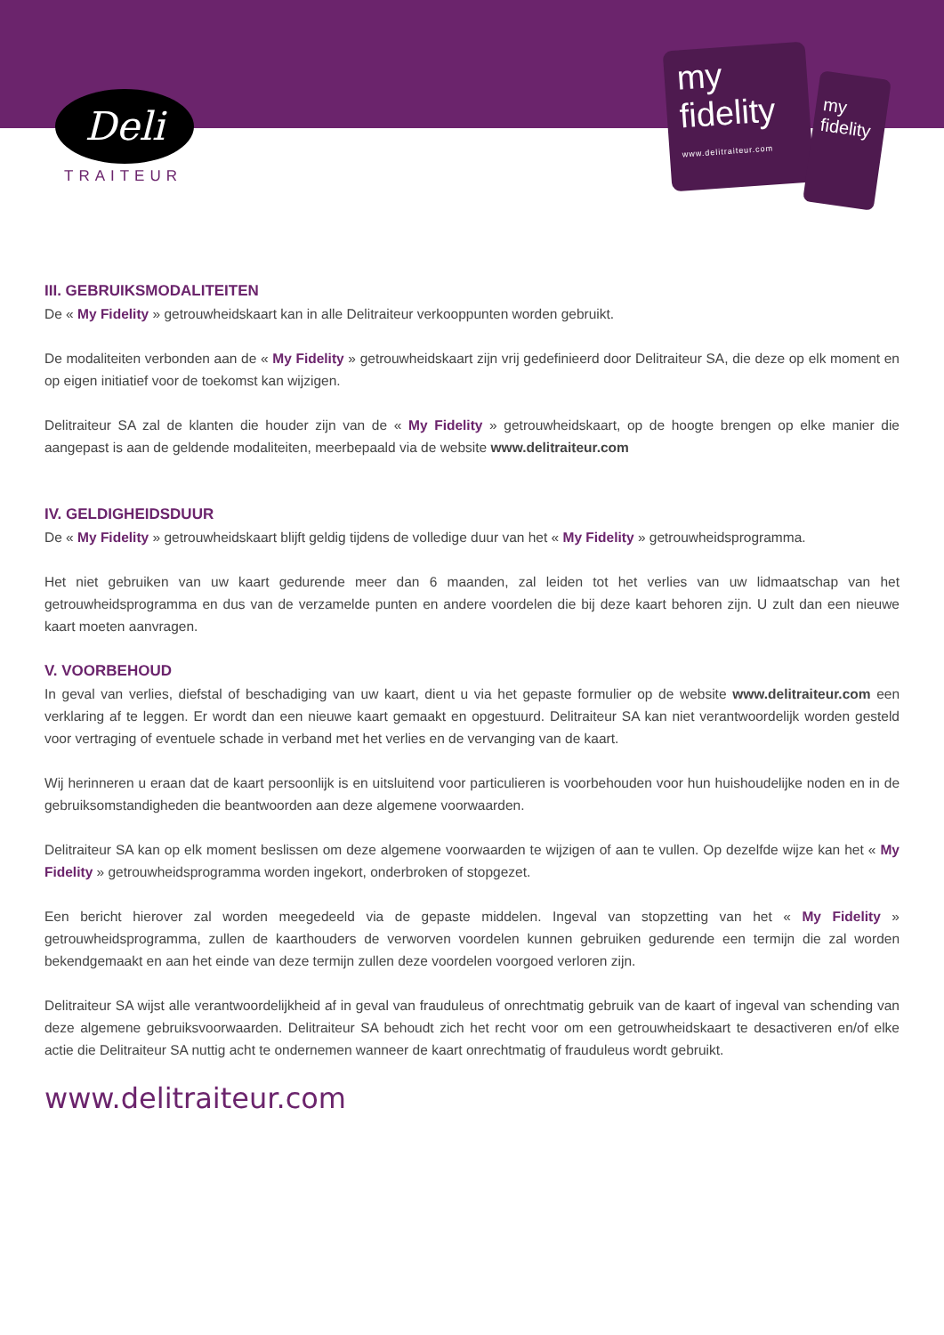Deli
TRAITEUR
my
fidelity
www.delitraiteur.com
my
fidelity
III. GEBRUIKSMODALITEITEN
De « My Fidelity » getrouwheidskaart kan in alle Delitraiteur verkooppunten worden gebruikt.
De modaliteiten verbonden aan de « My Fidelity » getrouwheidskaart zijn vrij gedefinieerd door Delitraiteur SA, die deze op elk moment en op eigen initiatief voor de toekomst kan wijzigen.
Delitraiteur SA zal de klanten die houder zijn van de « My Fidelity » getrouwheidskaart, op de hoogte brengen op elke manier die aangepast is aan de geldende modaliteiten, meerbepaald via de website www.delitraiteur.com
IV. GELDIGHEIDSDUUR
De « My Fidelity » getrouwheidskaart blijft geldig tijdens de volledige duur van het « My Fidelity » getrouwheidsprogramma.
Het niet gebruiken van uw kaart gedurende meer dan 6 maanden, zal leiden tot het verlies van uw lidmaatschap van het getrouwheidsprogramma en dus van de verzamelde punten en andere voordelen die bij deze kaart behoren zijn. U zult dan een nieuwe kaart moeten aanvragen.
V. VOORBEHOUD
In geval van verlies, diefstal of beschadiging van uw kaart, dient u via het gepaste formulier op de website www.delitraiteur.com een verklaring af te leggen. Er wordt dan een nieuwe kaart gemaakt en opgestuurd. Delitraiteur SA kan niet verantwoordelijk worden gesteld voor vertraging of eventuele schade in verband met het verlies en de vervanging van de kaart.
Wij herinneren u eraan dat de kaart persoonlijk is en uitsluitend voor particulieren is voorbehouden voor hun huishoudelijke noden en in de gebruiksomstandigheden die beantwoorden aan deze algemene voorwaarden.
Delitraiteur SA kan op elk moment beslissen om deze algemene voorwaarden te wijzigen of aan te vullen. Op dezelfde wijze kan het « My Fidelity » getrouwheidsprogramma worden ingekort, onderbroken of stopgezet.
Een bericht hierover zal worden meegedeeld via de gepaste middelen. Ingeval van stopzetting van het « My Fidelity » getrouwheidsprogramma, zullen de kaarthouders de verworven voordelen kunnen gebruiken gedurende een termijn die zal worden bekendgemaakt en aan het einde van deze termijn zullen deze voordelen voorgoed verloren zijn.
Delitraiteur SA wijst alle verantwoordelijkheid af in geval van frauduleus of onrechtmatig gebruik van de kaart of ingeval van schending van deze algemene gebruiksvoorwaarden. Delitraiteur SA behoudt zich het recht voor om een getrouwheidskaart te desactiveren en/of elke actie die Delitraiteur SA nuttig acht te ondernemen wanneer de kaart onrechtmatig of frauduleus wordt gebruikt.
www.delitraiteur.com